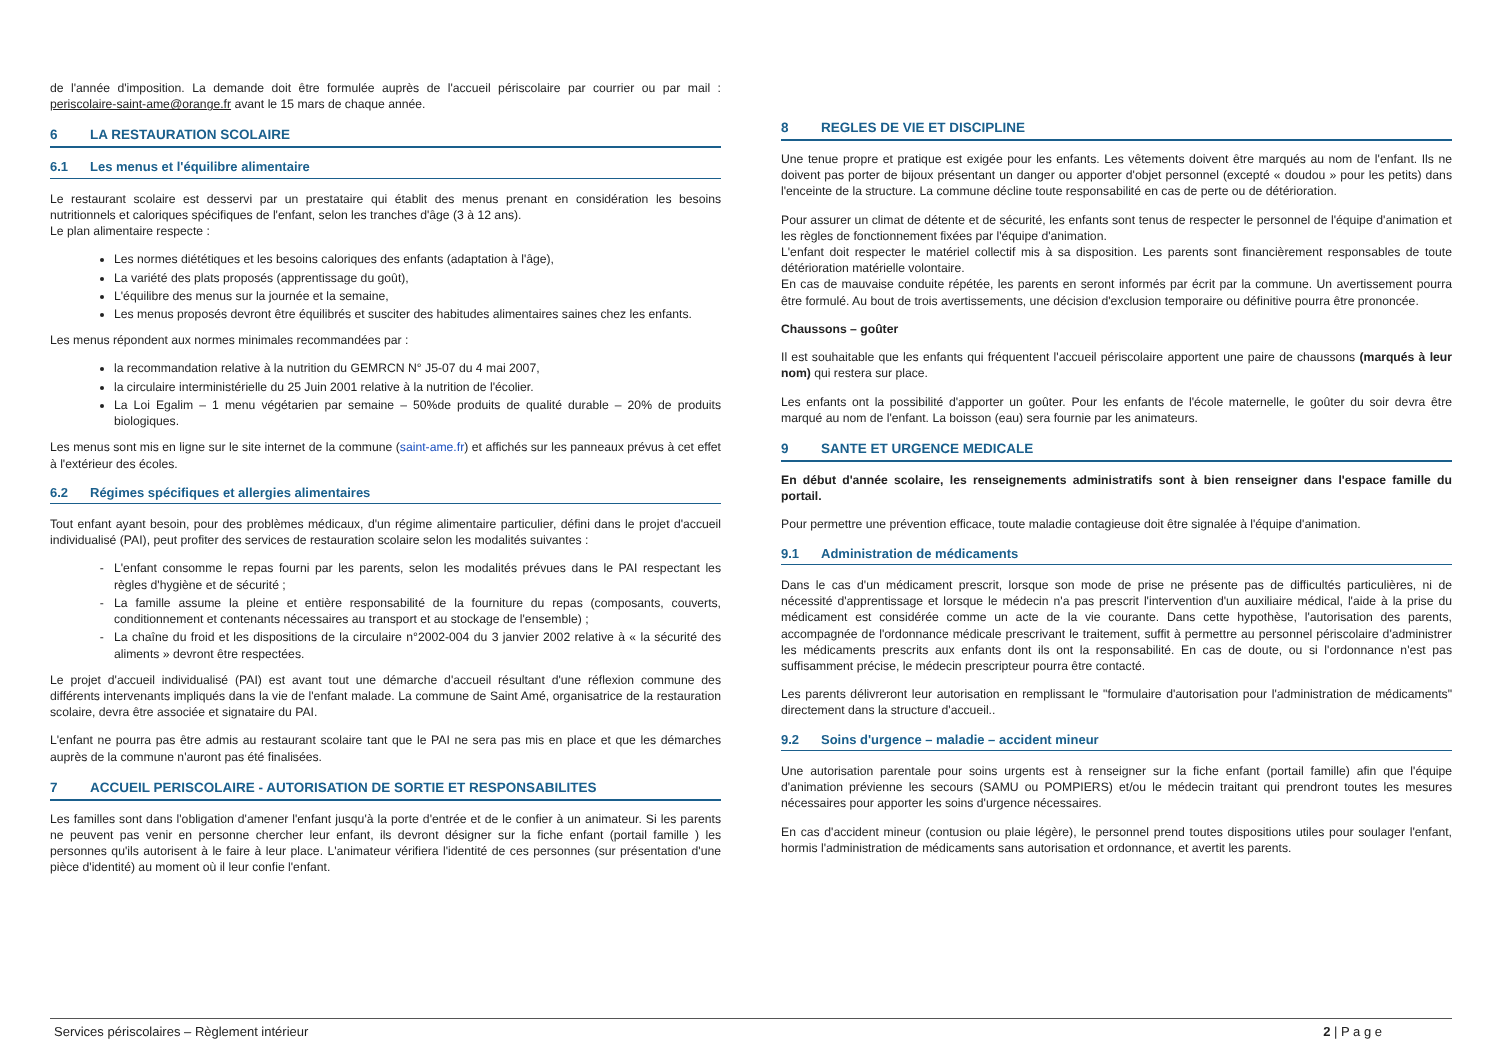de l'année d'imposition. La demande doit être formulée auprès de l'accueil périscolaire par courrier ou par mail : periscolaire-saint-ame@orange.fr avant le 15 mars de chaque année.
6 LA RESTAURATION SCOLAIRE
6.1 Les menus et l'équilibre alimentaire
Le restaurant scolaire est desservi par un prestataire qui établit des menus prenant en considération les besoins nutritionnels et caloriques spécifiques de l'enfant, selon les tranches d'âge (3 à 12 ans).
Le plan alimentaire respecte :
Les normes diététiques et les besoins caloriques des enfants (adaptation à l'âge),
La variété des plats proposés (apprentissage du goût),
L'équilibre des menus sur la journée et la semaine,
Les menus proposés devront être équilibrés et susciter des habitudes alimentaires saines chez les enfants.
Les menus répondent aux normes minimales recommandées par :
la recommandation relative à la nutrition du GEMRCN N° J5-07 du 4 mai 2007,
la circulaire interministérielle du 25 Juin 2001 relative à la nutrition de l'écolier.
La Loi Egalim – 1 menu végétarien par semaine – 50%de produits de qualité durable – 20% de produits biologiques.
Les menus sont mis en ligne sur le site internet de la commune (saint-ame.fr) et affichés sur les panneaux prévus à cet effet à l'extérieur des écoles.
6.2 Régimes spécifiques et allergies alimentaires
Tout enfant ayant besoin, pour des problèmes médicaux, d'un régime alimentaire particulier, défini dans le projet d'accueil individualisé (PAI), peut profiter des services de restauration scolaire selon les modalités suivantes :
L'enfant consomme le repas fourni par les parents, selon les modalités prévues dans le PAI respectant les règles d'hygiène et de sécurité ;
La famille assume la pleine et entière responsabilité de la fourniture du repas (composants, couverts, conditionnement et contenants nécessaires au transport et au stockage de l'ensemble) ;
La chaîne du froid et les dispositions de la circulaire n°2002-004 du 3 janvier 2002 relative à « la sécurité des aliments » devront être respectées.
Le projet d'accueil individualisé (PAI) est avant tout une démarche d'accueil résultant d'une réflexion commune des différents intervenants impliqués dans la vie de l'enfant malade. La commune de Saint Amé, organisatrice de la restauration scolaire, devra être associée et signataire du PAI.
L'enfant ne pourra pas être admis au restaurant scolaire tant que le PAI ne sera pas mis en place et que les démarches auprès de la commune n'auront pas été finalisées.
7 ACCUEIL PERISCOLAIRE - AUTORISATION DE SORTIE ET RESPONSABILITES
Les familles sont dans l'obligation d'amener l'enfant jusqu'à la porte d'entrée et de le confier à un animateur. Si les parents ne peuvent pas venir en personne chercher leur enfant, ils devront désigner sur la fiche enfant (portail famille ) les personnes qu'ils autorisent à le faire à leur place. L'animateur vérifiera l'identité de ces personnes (sur présentation d'une pièce d'identité) au moment où il leur confie l'enfant.
8 REGLES DE VIE ET DISCIPLINE
Une tenue propre et pratique est exigée pour les enfants. Les vêtements doivent être marqués au nom de l'enfant. Ils ne doivent pas porter de bijoux présentant un danger ou apporter d'objet personnel (excepté « doudou » pour les petits) dans l'enceinte de la structure. La commune décline toute responsabilité en cas de perte ou de détérioration.
Pour assurer un climat de détente et de sécurité, les enfants sont tenus de respecter le personnel de l'équipe d'animation et les règles de fonctionnement fixées par l'équipe d'animation.
L'enfant doit respecter le matériel collectif mis à sa disposition. Les parents sont financièrement responsables de toute détérioration matérielle volontaire.
En cas de mauvaise conduite répétée, les parents en seront informés par écrit par la commune. Un avertissement pourra être formulé. Au bout de trois avertissements, une décision d'exclusion temporaire ou définitive pourra être prononcée.
Chaussons – goûter
Il est souhaitable que les enfants qui fréquentent l'accueil périscolaire apportent une paire de chaussons (marqués à leur nom) qui restera sur place.
Les enfants ont la possibilité d'apporter un goûter. Pour les enfants de l'école maternelle, le goûter du soir devra être marqué au nom de l'enfant. La boisson (eau) sera fournie par les animateurs.
9 SANTE ET URGENCE MEDICALE
En début d'année scolaire, les renseignements administratifs sont à bien renseigner dans l'espace famille du portail.
Pour permettre une prévention efficace, toute maladie contagieuse doit être signalée à l'équipe d'animation.
9.1 Administration de médicaments
Dans le cas d'un médicament prescrit, lorsque son mode de prise ne présente pas de difficultés particulières, ni de nécessité d'apprentissage et lorsque le médecin n'a pas prescrit l'intervention d'un auxiliaire médical, l'aide à la prise du médicament est considérée comme un acte de la vie courante. Dans cette hypothèse, l'autorisation des parents, accompagnée de l'ordonnance médicale prescrivant le traitement, suffit à permettre au personnel périscolaire d'administrer les médicaments prescrits aux enfants dont ils ont la responsabilité. En cas de doute, ou si l'ordonnance n'est pas suffisamment précise, le médecin prescripteur pourra être contacté.
Les parents délivreront leur autorisation en remplissant le "formulaire d'autorisation pour l'administration de médicaments" directement dans la structure d'accueil..
9.2 Soins d'urgence – maladie – accident mineur
Une autorisation parentale pour soins urgents est à renseigner sur la fiche enfant (portail famille) afin que l'équipe d'animation prévienne les secours (SAMU ou POMPIERS) et/ou le médecin traitant qui prendront toutes les mesures nécessaires pour apporter les soins d'urgence nécessaires.
En cas d'accident mineur (contusion ou plaie légère), le personnel prend toutes dispositions utiles pour soulager l'enfant, hormis l'administration de médicaments sans autorisation et ordonnance, et avertit les parents.
Services périscolaires – Règlement intérieur 2 | P a g e